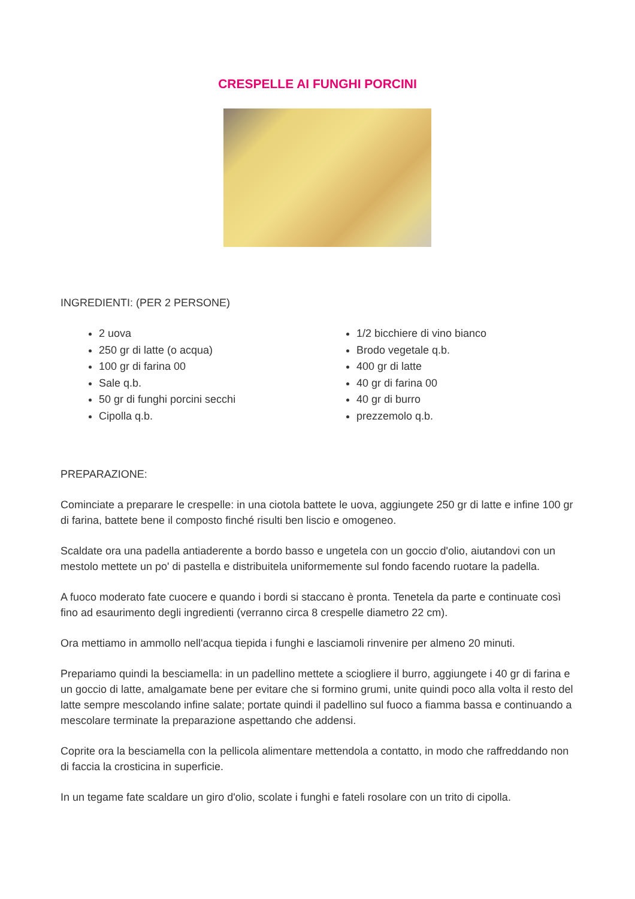CRESPELLE AI FUNGHI PORCINI
INGREDIENTI: (PER 2 PERSONE)
2 uova
250 gr di latte (o acqua)
100 gr di farina 00
Sale q.b.
50 gr di funghi porcini secchi
Cipolla q.b.
1/2 bicchiere di vino bianco
Brodo vegetale q.b.
400 gr di latte
40 gr di farina 00
40 gr di burro
prezzemolo q.b.
PREPARAZIONE:
Cominciate a preparare le crespelle: in una ciotola battete le uova, aggiungete 250 gr di latte e infine 100 gr di farina, battete bene il composto finché risulti ben liscio e omogeneo.
Scaldate ora una padella antiaderente a bordo basso e ungetela con un goccio d'olio, aiutandovi con un mestolo mettete un po' di pastella e distribuitela uniformemente sul fondo facendo ruotare la padella.
A fuoco moderato fate cuocere e quando i bordi si staccano è pronta. Tenetela da parte e continuate così fino ad esaurimento degli ingredienti (verranno circa 8 crespelle diametro 22 cm).
Ora mettiamo in ammollo nell'acqua tiepida i funghi e lasciamoli rinvenire per almeno 20 minuti.
Prepariamo quindi la besciamella: in un padellino mettete a sciogliere il burro, aggiungete i 40 gr di farina e un goccio di latte, amalgamate bene per evitare che si formino grumi, unite quindi poco alla volta il resto del latte sempre mescolando infine salate; portate quindi il padellino sul fuoco a fiamma bassa e continuando a mescolare terminate la preparazione aspettando che addensi.
Coprite ora la besciamella con la pellicola alimentare mettendola a contatto, in modo che raffreddando non di faccia la crosticina in superficie.
In un tegame fate scaldare un giro d'olio, scolate i funghi e fateli rosolare con un trito di cipolla.